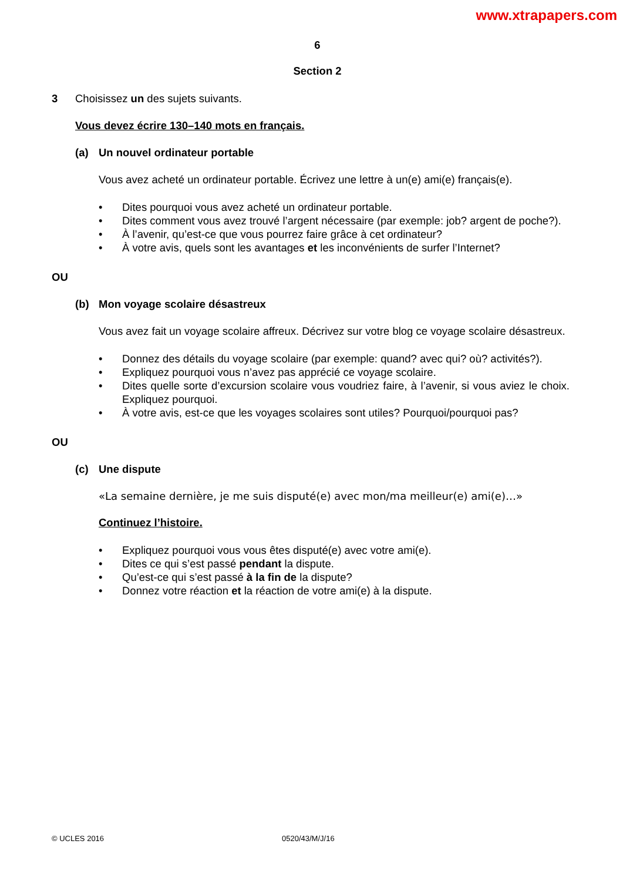www.xtrapapers.com
6
Section 2
3 Choisissez un des sujets suivants.
Vous devez écrire 130–140 mots en français.
(a) Un nouvel ordinateur portable
Vous avez acheté un ordinateur portable. Écrivez une lettre à un(e) ami(e) français(e).
• Dites pourquoi vous avez acheté un ordinateur portable.
• Dites comment vous avez trouvé l’argent nécessaire (par exemple: job? argent de poche?).
• À l’avenir, qu’est-ce que vous pourrez faire grâce à cet ordinateur?
• À votre avis, quels sont les avantages et les inconvénients de surfer l’Internet?
OU
(b) Mon voyage scolaire désastreux
Vous avez fait un voyage scolaire affreux. Décrivez sur votre blog ce voyage scolaire désastreux.
• Donnez des détails du voyage scolaire (par exemple: quand? avec qui? où? activités?).
• Expliquez pourquoi vous n’avez pas apprécié ce voyage scolaire.
• Dites quelle sorte d’excursion scolaire vous voudriez faire, à l’avenir, si vous aviez le choix. Expliquez pourquoi.
• À votre avis, est-ce que les voyages scolaires sont utiles? Pourquoi/pourquoi pas?
OU
(c) Une dispute
«La semaine dernière, je me suis disputé(e) avec mon/ma meilleur(e) ami(e)…»
Continuez l’histoire.
• Expliquez pourquoi vous vous êtes disputé(e) avec votre ami(e).
• Dites ce qui s’est passé pendant la dispute.
• Qu’est-ce qui s’est passé à la fin de la dispute?
• Donnez votre réaction et la réaction de votre ami(e) à la dispute.
© UCLES 2016 0520/43/M/J/16